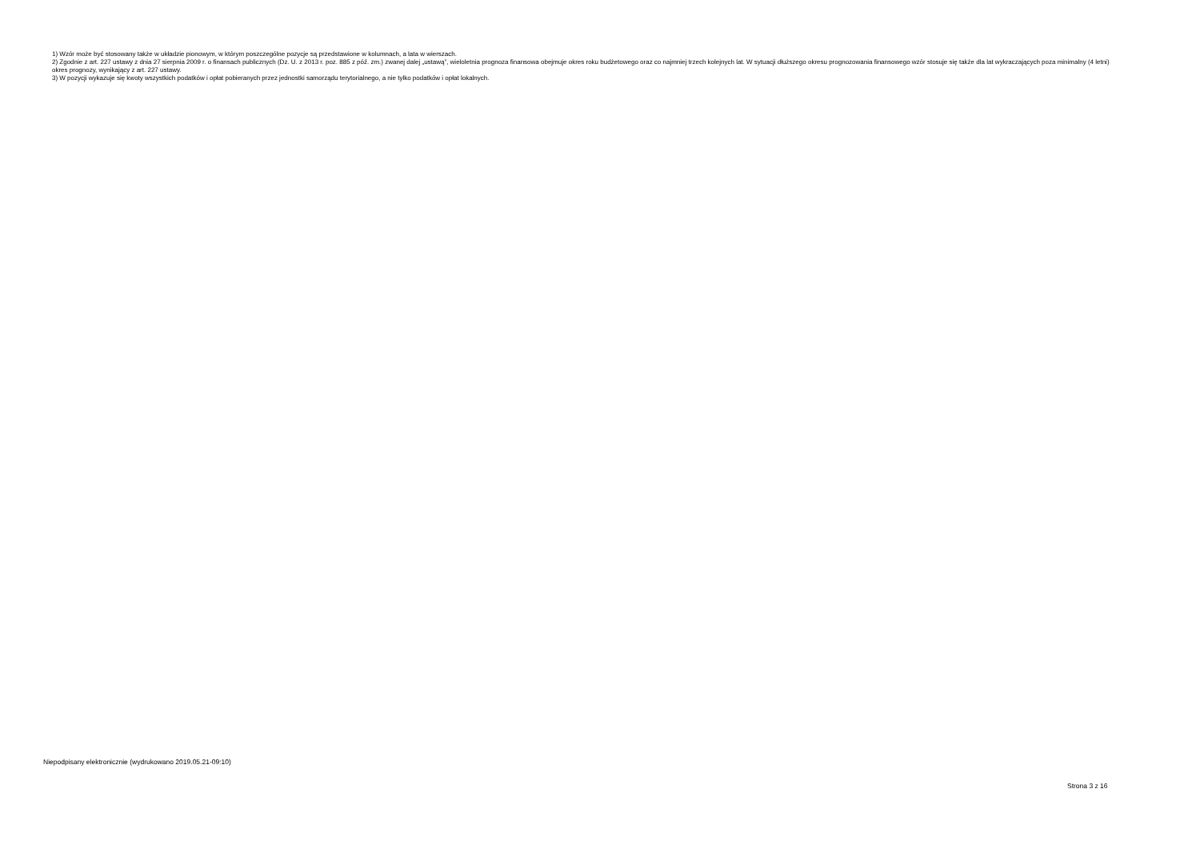1) Wzór może być stosowany także w układzie pionowym, w którym poszczególne pozycje są przedstawione w kolumnach, a lata w wierszach.
2) Zgodnie z art. 227 ustawy z dnia 27 sierpnia 2009 r. o finansach publicznych (Dz. U. z 2013 r. poz. 885 z póź. zm.) zwanej dalej „ustawą”, wieloletnia prognoza finansowa obejmuje okres roku budżetowego oraz co najmniej trzech kolejnych lat. W sytuacji dłuższego okresu prognozowania finansowego wzór stosuje się także dla lat wykraczających poza minimalny (4 letni) okres prognozy, wynikający z art. 227 ustawy.
3) W pozycji wykazuje się kwoty wszystkich podatków i opłat pobieranych przez jednostki samorządu terytorialnego, a nie tylko podatków i opłat lokalnych.
Niepodpisany elektronicznie (wydrukowano 2019.05.21-09:10)
Strona 3 z 16